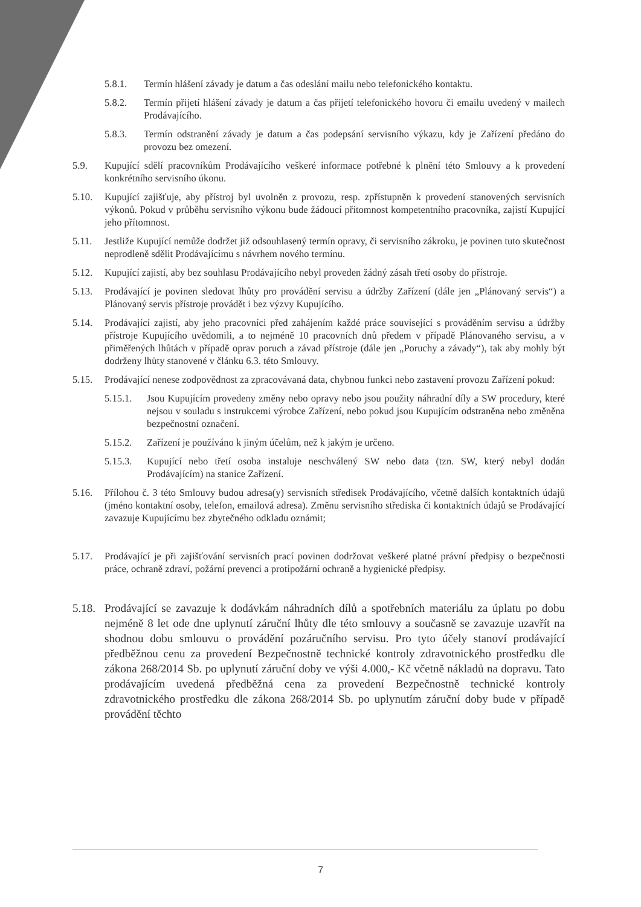5.8.1. Termín hlášení závady je datum a čas odeslání mailu nebo telefonického kontaktu.
5.8.2. Termín přijetí hlášení závady je datum a čas přijetí telefonického hovoru či emailu uvedený v mailech Prodávajícího.
5.8.3. Termín odstranění závady je datum a čas podepsání servisního výkazu, kdy je Zařízení předáno do provozu bez omezení.
5.9. Kupující sdělí pracovníkům Prodávajícího veškeré informace potřebné k plnění této Smlouvy a k provedení konkrétního servisního úkonu.
5.10. Kupující zajišťuje, aby přístroj byl uvolněn z provozu, resp. zpřístupněn k provedení stanovených servisních výkonů. Pokud v průběhu servisního výkonu bude žádoucí přítomnost kompetentního pracovníka, zajistí Kupující jeho přítomnost.
5.11. Jestliže Kupující nemůže dodržet již odsouhlasený termín opravy, či servisního zákroku, je povinen tuto skutečnost neprodleně sdělit Prodávajícímu s návrhem nového termínu.
5.12. Kupující zajistí, aby bez souhlasu Prodávajícího nebyl proveden žádný zásah třetí osoby do přístroje.
5.13. Prodávající je povinen sledovat lhůty pro provádění servisu a údržby Zařízení (dále jen „Plánovaný servis“) a Plánovaný servis přístroje provádět i bez výzvy Kupujícího.
5.14. Prodávající zajistí, aby jeho pracovníci před zahájením každé práce související s prováděním servisu a údržby přístroje Kupujícího uvědomili, a to nejméně 10 pracovních dnů předem v případě Plánovaného servisu, a v přiměřených lhůtách v případě oprav poruch a závad přístroje (dále jen „Poruchy a závady“), tak aby mohly být dodrženy lhůty stanovené v článku 6.3. této Smlouvy.
5.15. Prodávající nenese zodpovědnost za zpracovávaná data, chybnou funkci nebo zastavení provozu Zařízení pokud:
5.15.1. Jsou Kupujícím provedeny změny nebo opravy nebo jsou použity náhradní díly a SW procedury, které nejsou v souladu s instrukcemi výrobce Zařízení, nebo pokud jsou Kupujícím odstraněna nebo změněna bezpečnostní označení.
5.15.2. Zařízení je používáno k jiným účelům, než k jakým je určeno.
5.15.3. Kupující nebo třetí osoba instaluje neschválený SW nebo data (tzn. SW, který nebyl dodán Prodávajícím) na stanice Zařízení.
5.16. Přílohou č. 3 této Smlouvy budou adresa(y) servisních středisek Prodávajícího, včetně dalších kontaktních údajů (jméno kontaktní osoby, telefon, emailová adresa). Změnu servisního střediska či kontaktních údajů se Prodávající zavazuje Kupujícímu bez zbytečného odkladu oznámit;
5.17. Prodávající je při zajišťování servisních prací povinen dodržovat veškeré platné právní předpisy o bezpečnosti práce, ochraně zdraví, požární prevenci a protipožární ochraně a hygienické předpisy.
5.18. Prodávající se zavazuje k dodávkám náhradních dílů a spotřebních materiálu za úplatu po dobu nejméně 8 let ode dne uplynutí záruční lhůty dle této smlouvy a současně se zavazuje uzavřít na shodnou dobu smlouvu o provádění pozáručního servisu. Pro tyto účely stanoví prodávající předběžnou cenu za provedení Bezpečnostně technické kontroly zdravotnického prostředku dle zákona 268/2014 Sb. po uplynutí záruční doby ve výši 4.000,- Kč včetně nákladů na dopravu. Tato prodávajícím uvedená předběžná cena za provedení Bezpečnostně technické kontroly zdravotnického prostředku dle zákona 268/2014 Sb. po uplynutím záruční doby bude v případě provádění těchto
7